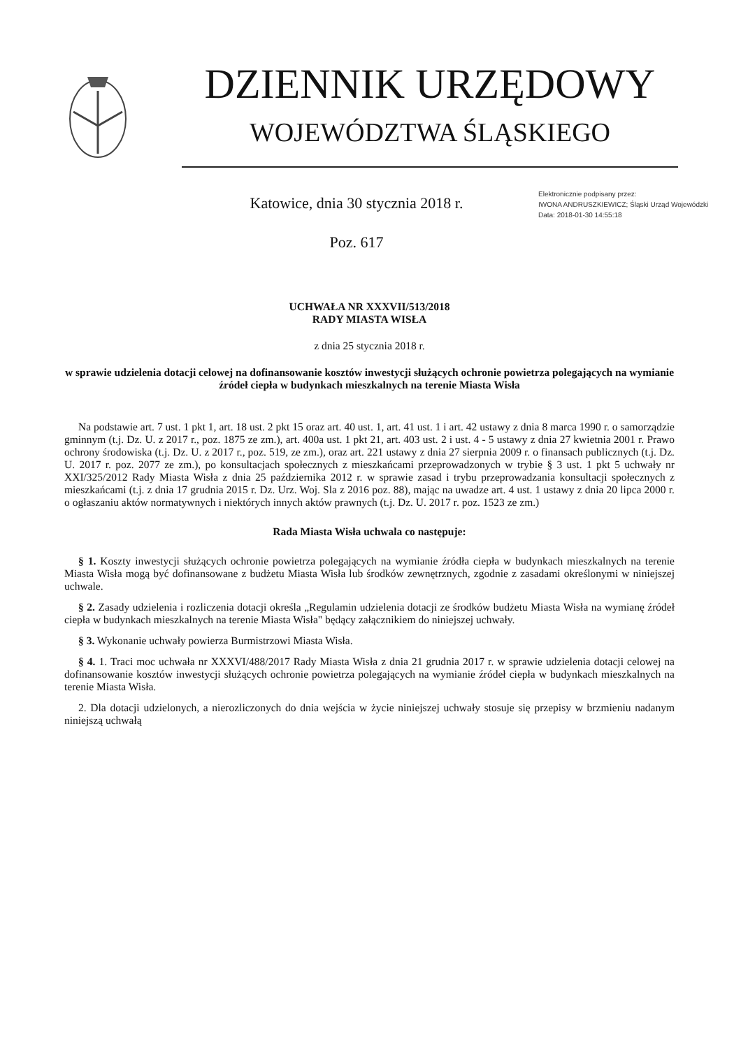DZIENNIK URZĘDOWY
WOJEWÓDZTWA ŚLĄSKIEGO
Katowice, dnia 30 stycznia 2018 r.
Poz. 617
Elektronicznie podpisany przez:
IWONA ANDRUSZKIEWICZ; Śląski Urząd Wojewódzki
Data: 2018-01-30 14:55:18
UCHWAŁA NR XXXVII/513/2018
RADY MIASTA WISŁA
z dnia 25 stycznia 2018 r.
w sprawie udzielenia dotacji celowej na dofinansowanie kosztów inwestycji służących ochronie powietrza polegających na wymianie źródeł ciepła w budynkach mieszkalnych na terenie Miasta Wisła
Na podstawie art. 7 ust. 1 pkt 1, art. 18 ust. 2 pkt 15 oraz art. 40 ust. 1, art. 41 ust. 1 i art. 42 ustawy z dnia 8 marca 1990 r. o samorządzie gminnym (t.j. Dz. U. z 2017 r., poz. 1875 ze zm.), art. 400a ust. 1 pkt 21, art. 403 ust. 2 i ust. 4 - 5 ustawy z dnia 27 kwietnia 2001 r. Prawo ochrony środowiska (t.j. Dz. U. z 2017 r., poz. 519, ze zm.), oraz art. 221 ustawy z dnia 27 sierpnia 2009 r. o finansach publicznych (t.j. Dz. U. 2017 r. poz. 2077 ze zm.), po konsultacjach społecznych z mieszkańcami przeprowadzonych w trybie § 3 ust. 1 pkt 5 uchwały nr XXI/325/2012 Rady Miasta Wisła z dnia 25 października 2012 r. w sprawie zasad i trybu przeprowadzania konsultacji społecznych z mieszkańcami (t.j. z dnia 17 grudnia 2015 r. Dz. Urz. Woj. Sla z 2016 poz. 88), mając na uwadze art. 4 ust. 1 ustawy z dnia 20 lipca 2000 r. o ogłaszaniu aktów normatywnych i niektórych innych aktów prawnych (t.j. Dz. U. 2017 r. poz. 1523 ze zm.)
Rada Miasta Wisła uchwala co następuje:
§ 1. Koszty inwestycji służących ochronie powietrza polegających na wymianie źródła ciepła w budynkach mieszkalnych na terenie Miasta Wisła mogą być dofinansowane z budżetu Miasta Wisła lub środków zewnętrznych, zgodnie z zasadami określonymi w niniejszej uchwale.
§ 2. Zasady udzielenia i rozliczenia dotacji określa „Regulamin udzielenia dotacji ze środków budżetu Miasta Wisła na wymianę źródeł ciepła w budynkach mieszkalnych na terenie Miasta Wisła" będący załącznikiem do niniejszej uchwały.
§ 3. Wykonanie uchwały powierza Burmistrzowi Miasta Wisła.
§ 4. 1. Traci moc uchwała nr XXXVI/488/2017 Rady Miasta Wisła z dnia 21 grudnia 2017 r. w sprawie udzielenia dotacji celowej na dofinansowanie kosztów inwestycji służących ochronie powietrza polegających na wymianie źródeł ciepła w budynkach mieszkalnych na terenie Miasta Wisła.
2. Dla dotacji udzielonych, a nierozliczonych do dnia wejścia w życie niniejszej uchwały stosuje się przepisy w brzmieniu nadanym niniejszą uchwałą